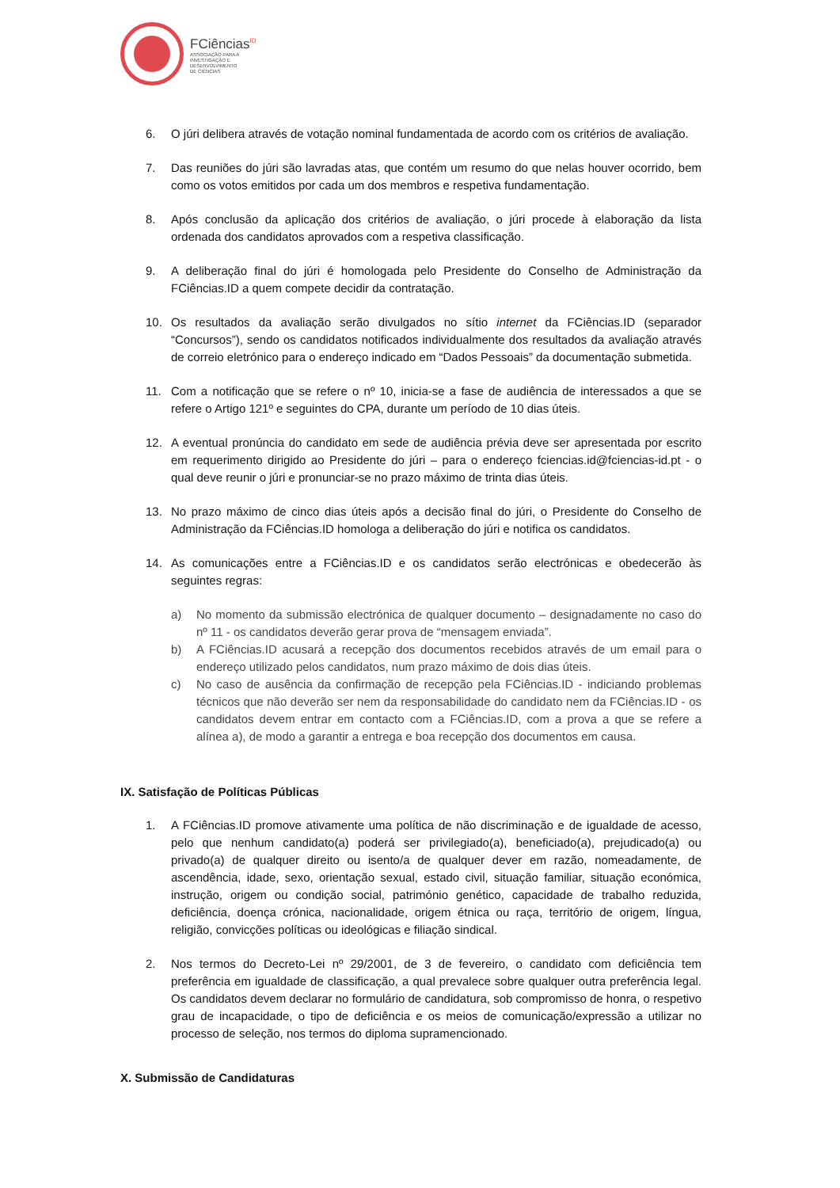FCiências<sup>ID</sup>
ASSOCIAÇÃO PARA A
INVESTIGAÇÃO E
DESENVOLVIMENTO
DE CIÊNCIAS
6. O júri delibera através de votação nominal fundamentada de acordo com os critérios de avaliação.
7. Das reuniões do júri são lavradas atas, que contém um resumo do que nelas houver ocorrido, bem como os votos emitidos por cada um dos membros e respetiva fundamentação.
8. Após conclusão da aplicação dos critérios de avaliação, o júri procede à elaboração da lista ordenada dos candidatos aprovados com a respetiva classificação.
9. A deliberação final do júri é homologada pelo Presidente do Conselho de Administração da FCiências.ID a quem compete decidir da contratação.
10. Os resultados da avaliação serão divulgados no sítio internet da FCiências.ID (separador “Concursos”), sendo os candidatos notificados individualmente dos resultados da avaliação através de correio eletrónico para o endereço indicado em “Dados Pessoais” da documentação submetida.
11. Com a notificação que se refere o nº 10, inicia-se a fase de audiência de interessados a que se refere o Artigo 121º e seguintes do CPA, durante um período de 10 dias úteis.
12. A eventual pronúncia do candidato em sede de audiência prévia deve ser apresentada por escrito em requerimento dirigido ao Presidente do júri – para o endereço fciencias.id@fciencias-id.pt - o qual deve reunir o júri e pronunciar-se no prazo máximo de trinta dias úteis.
13. No prazo máximo de cinco dias úteis após a decisão final do júri, o Presidente do Conselho de Administração da FCiências.ID homologa a deliberação do júri e notifica os candidatos.
14. As comunicações entre a FCiências.ID e os candidatos serão electrónicas e obedecerão às seguintes regras:
a) No momento da submissão electrónica de qualquer documento – designadamente no caso do nº 11 - os candidatos deverão gerar prova de “mensagem enviada”.
b) A FCiências.ID acusará a recepção dos documentos recebidos através de um email para o endereço utilizado pelos candidatos, num prazo máximo de dois dias úteis.
c) No caso de ausência da confirmação de recepção pela FCiências.ID - indiciando problemas técnicos que não deverão ser nem da responsabilidade do candidato nem da FCiências.ID - os candidatos devem entrar em contacto com a FCiências.ID, com a prova a que se refere a alínea a), de modo a garantir a entrega e boa recepção dos documentos em causa.
IX. Satisfação de Políticas Públicas
1. A FCiências.ID promove ativamente uma política de não discriminação e de igualdade de acesso, pelo que nenhum candidato(a) poderá ser privilegiado(a), beneficiado(a), prejudicado(a) ou privado(a) de qualquer direito ou isento/a de qualquer dever em razão, nomeadamente, de ascendência, idade, sexo, orientação sexual, estado civil, situação familiar, situação económica, instrução, origem ou condição social, património genético, capacidade de trabalho reduzida, deficiência, doença crónica, nacionalidade, origem étnica ou raça, território de origem, língua, religião, convicções políticas ou ideológicas e filiação sindical.
2. Nos termos do Decreto-Lei nº 29/2001, de 3 de fevereiro, o candidato com deficiência tem preferência em igualdade de classificação, a qual prevalece sobre qualquer outra preferência legal. Os candidatos devem declarar no formulário de candidatura, sob compromisso de honra, o respetivo grau de incapacidade, o tipo de deficiência e os meios de comunicação/expressão a utilizar no processo de seleção, nos termos do diploma supramencionado.
X. Submissão de Candidaturas